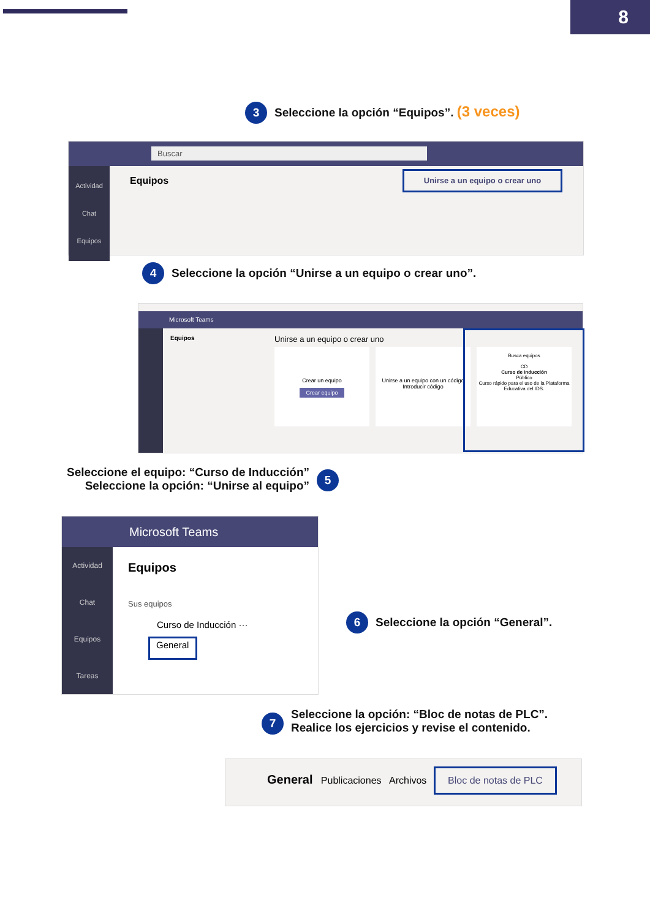8
3 Seleccione la opción “Equipos”. (3 veces)
Buscar
Actividad
Chat
Equipos
Equipos
Unirse a un equipo o crear uno
4 Seleccione la opción “Unirse a un equipo o crear uno”.
Microsoft Teams
Equipos Unirse a un equipo o crear uno
Crear un equipo
Crear equipo
Unirse a un equipo con un código
Introducir código
Busca equipos
CD
Curso de Inducción
Público
Curso rápido para el uso de la Plataforma Educativa del IDS.
Seleccione el equipo: “Curso de Inducción”
Seleccione la opción: “Unirse al equipo”
5
Microsoft Teams
Actividad
Chat
Equipos
Tareas
Equipos
Sus equipos
Curso de Inducción ···
General
6 Seleccione la opción “General”.
7 Seleccione la opción: “Bloc de notas de PLC”.
Realice los ejercicios y revise el contenido.
General Publicaciones Archivos
Bloc de notas de PLC